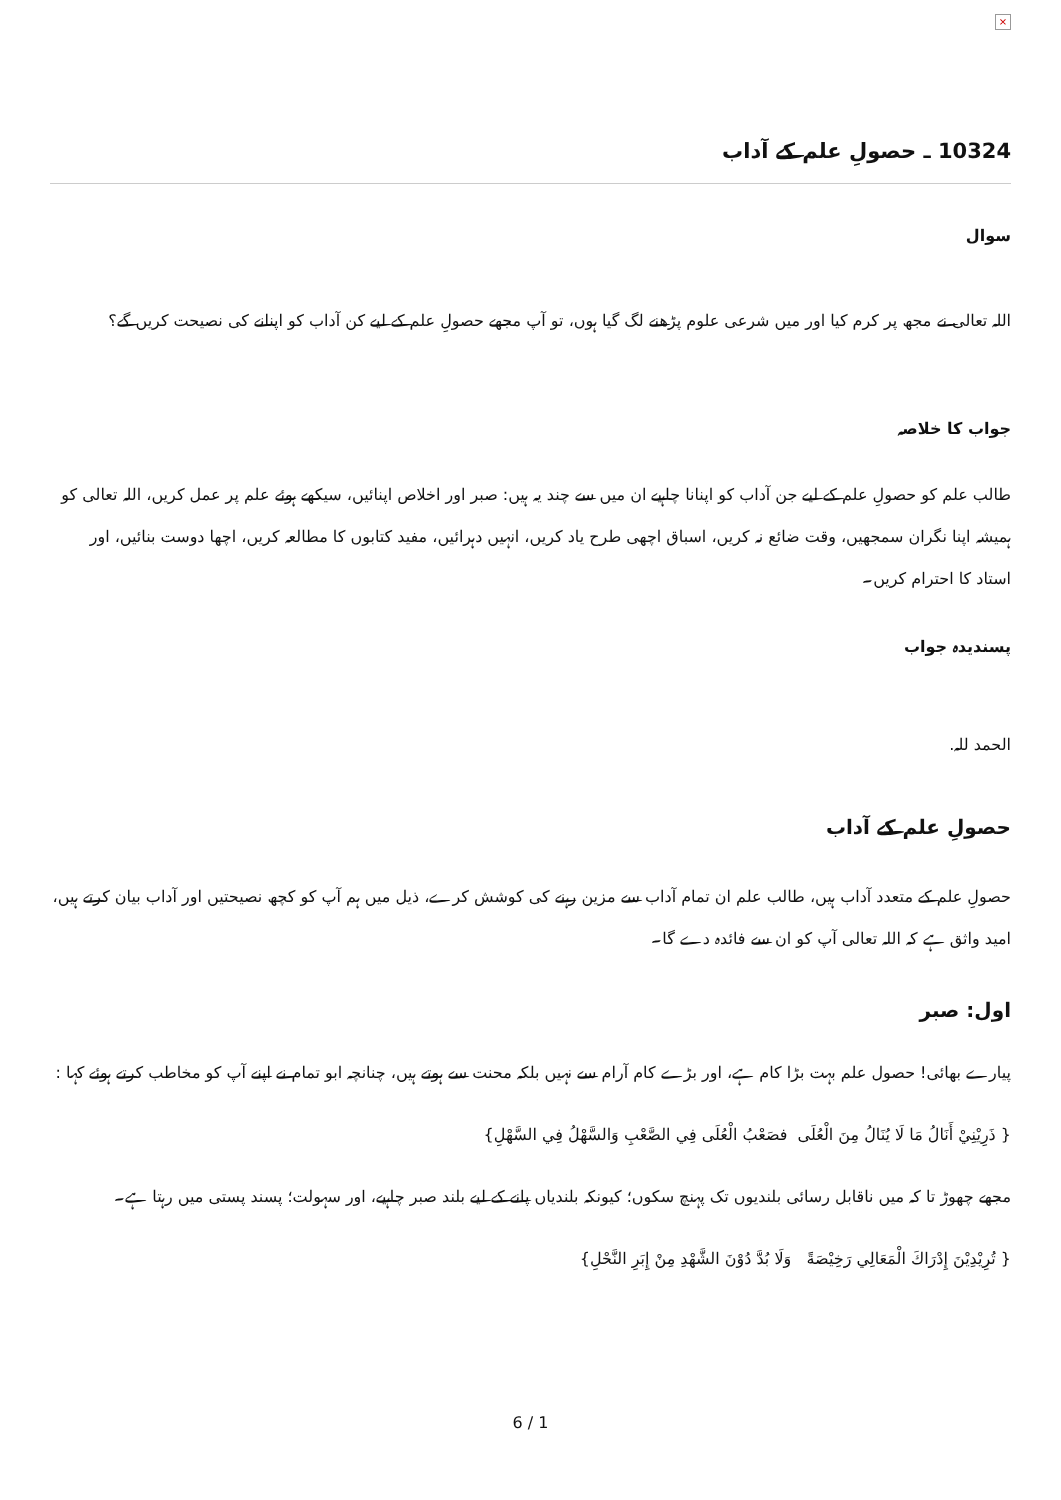×
10324 ـ حصولِ علم کے آداب
سوال
اللہ تعالی نے مجھ پر کرم کیا اور میں شرعی علوم پڑھنے لگ گیا ہوں، تو آپ مجھے حصولِ علم کے لیے کن آداب کو اپنانے کی نصیحت کریں گے؟
جواب کا خلاصہ
طالب علم کو حصولِ علم کے لیے جن آداب کو اپنانا چاہیے ان میں سے چند یہ ہیں: صبر اور اخلاص اپنائیں، سیکھے ہوئے علم پر عمل کریں، اللہ تعالی کو ہمیشہ اپنا نگران سمجھیں، وقت ضائع نہ کریں، اسباق اچھی طرح یاد کریں، انہیں دہرائیں، مفید کتابوں کا مطالعہ کریں، اچھا دوست بنائیں، اور استاد کا احترام کریں۔
پسندیدہ جواب
الحمد للہ.
حصولِ علم کے آداب
حصولِ علم کے متعدد آداب ہیں، طالب علم ان تمام آداب سے مزین رہنے کی کوشش کرے، ذیل میں ہم آپ کو کچھ نصیحتیں اور آداب بیان کرتے ہیں، امید واثق ہے کہ اللہ تعالی آپ کو ان سے فائدہ دے گا۔
اول: صبر
پیارے بھائی! حصول علم بہت بڑا کام ہے، اور بڑے کام آرام سے نہیں بلکہ محنت سے ہوتے ہیں، چنانچہ ابو تمام نے اپنے آپ کو مخاطب کرتے ہوئے کہا :
{ ذَرِيْنِيْ أَنَالُ مَا لَا يُنَالُ مِنَ الْعُلَى فصَعْبُ الْعُلَى فِي الصَّعْبِ وَالسَّهْلُ فِي السَّهْلِ}
مجھے چھوڑ تا کہ میں ناقابل رسائی بلندیوں تک پہنچ سکوں؛ کیونکہ بلندیاں پانے کے لیے بلند صبر چاہیے، اور سہولت؛ پسند پستی میں رہتا ہے۔
{ تُرِيْدِيْنَ إِدْرَاكَ الْمَعَالِي رَخِيْصَةً وَلَا بُدَّ دُوْنَ الشَّهْدِ مِنْ إِبَرِ النَّحْلِ}
6 / 1